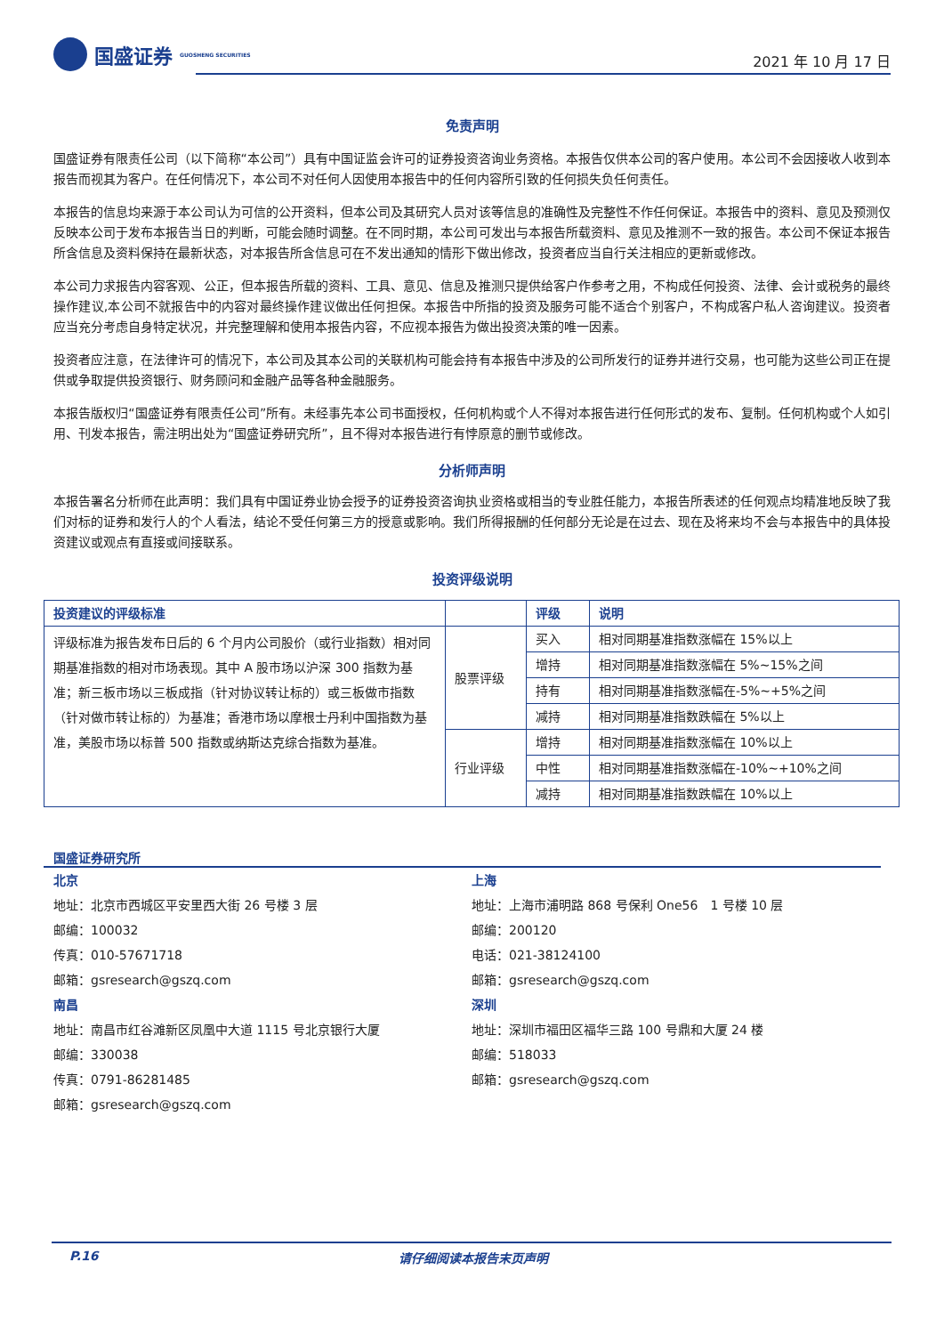国盛证券 GUOSHENG SECURITIES
2021 年 10 月 17 日
免责声明
国盛证券有限责任公司（以下简称“本公司”）具有中国证监会许可的证券投资咨询业务资格。本报告仅供本公司的客户使用。本公司不会因接收人收到本报告而视其为客户。在任何情况下，本公司不对任何人因使用本报告中的任何内容所引致的任何损失负任何责任。
本报告的信息均来源于本公司认为可信的公开资料，但本公司及其研究人员对该等信息的准确性及完整性不作任何保证。本报告中的资料、意见及预测仅反映本公司于发布本报告当日的判断，可能会随时调整。在不同时期，本公司可发出与本报告所载资料、意见及推测不一致的报告。本公司不保证本报告所含信息及资料保持在最新状态，对本报告所含信息可在不发出通知的情形下做出修改，投资者应当自行关注相应的更新或修改。
本公司力求报告内容客观、公正，但本报告所载的资料、工具、意见、信息及推测只提供给客户作参考之用，不构成任何投资、法律、会计或税务的最终操作建议,本公司不就报告中的内容对最终操作建议做出任何担保。本报告中所指的投资及服务可能不适合个别客户，不构成客户私人咨询建议。投资者应当充分考虑自身特定状况，并完整理解和使用本报告内容，不应视本报告为做出投资决策的唯一因素。
投资者应注意，在法律许可的情况下，本公司及其本公司的关联机构可能会持有本报告中涉及的公司所发行的证券并进行交易，也可能为这些公司正在提供或争取提供投资银行、财务顾问和金融产品等各种金融服务。
本报告版权归“国盛证券有限责任公司”所有。未经事先本公司书面授权，任何机构或个人不得对本报告进行任何形式的发布、复制。任何机构或个人如引用、刊发本报告，需注明出处为“国盛证券研究所”，且不得对本报告进行有悖原意的删节或修改。
分析师声明
本报告署名分析师在此声明：我们具有中国证券业协会授予的证券投资咨询执业资格或相当的专业胜任能力，本报告所表述的任何观点均精准地反映了我们对标的证券和发行人的个人看法，结论不受任何第三方的授意或影响。我们所得报酬的任何部分无论是在过去、现在及将来均不会与本报告中的具体投资建议或观点有直接或间接联系。
投资评级说明
| 投资建议的评级标准 | | 评级 | 说明 |
| --- | --- | --- | --- |
| 评级标准为报告发布日后的 6 个月内公司股价（或行业指数）相对同期基准指数的相对市场表现。其中 A 股市场以沪深 300 指数为基准；新三板市场以三板成指（针对协议转让标的）或三板做市指数（针对做市转让标的）为基准；香港市场以摩根士丹利中国指数为基准，美股市场以标普 500 指数或纳斯达克综合指数为基准。 | 股票评级 | 买入 | 相对同期基准指数涨幅在 15%以上 |
| | | 增持 | 相对同期基准指数涨幅在 5%~15%之间 |
| | | 持有 | 相对同期基准指数涨幅在-5%~+5%之间 |
| | | 减持 | 相对同期基准指数跌幅在 5%以上 |
| | 行业评级 | 增持 | 相对同期基准指数涨幅在 10%以上 |
| | | 中性 | 相对同期基准指数涨幅在-10%~+10%之间 |
| | | 减持 | 相对同期基准指数跌幅在 10%以上 |
国盛证券研究所
北京
地址：北京市西城区平安里西大街 26 号楼 3 层
邮编：100032
传真：010-57671718
邮箱：gsresearch@gszq.com
南昌
地址：南昌市红谷滩新区凤凰中大道 1115 号北京银行大厦
邮编：330038
传真：0791-86281485
邮箱：gsresearch@gszq.com
上海
地址：上海市浦明路 868 号保利 One56　1 号楼 10 层
邮编：200120
电话：021-38124100
邮箱：gsresearch@gszq.com
深圳
地址：深圳市福田区福华三路 100 号鼎和大厦 24 楼
邮编：518033
邮箱：gsresearch@gszq.com
P.16 请仔细阅读本报告末页声明